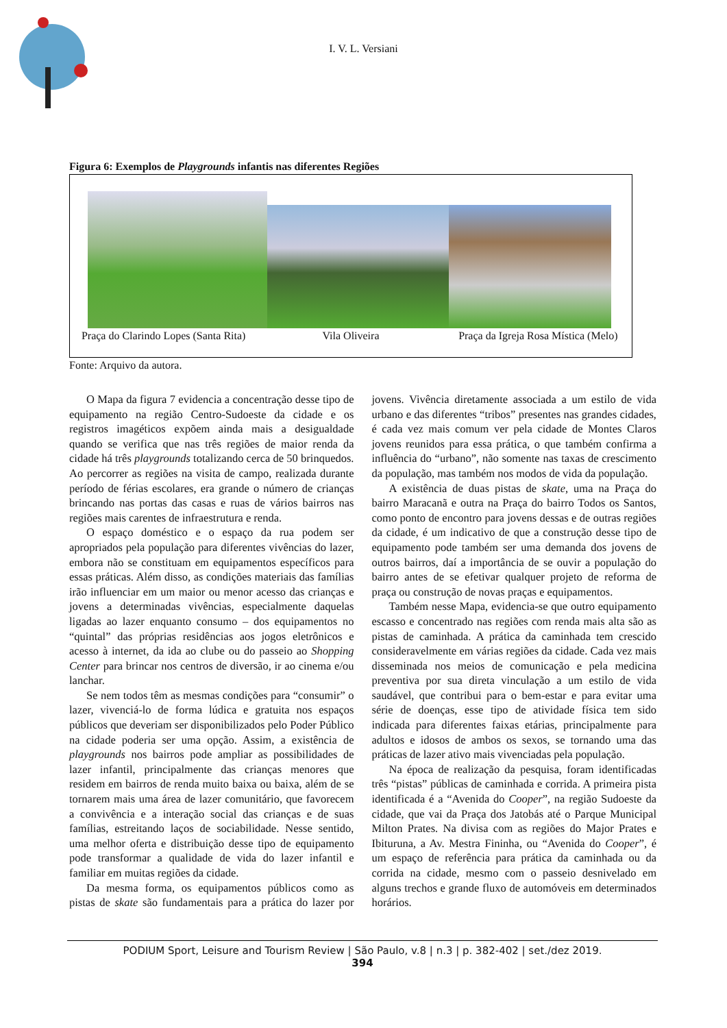I. V. L. Versiani
Figura 6: Exemplos de Playgrounds infantis nas diferentes Regiões
Praça do Clarindo Lopes (Santa Rita) Vila Oliveira Praça da Igreja Rosa Mística (Melo)
Fonte: Arquivo da autora.
O Mapa da figura 7 evidencia a concentração desse tipo de equipamento na região Centro-Sudoeste da cidade e os registros imagéticos expõem ainda mais a desigualdade quando se verifica que nas três regiões de maior renda da cidade há três playgrounds totalizando cerca de 50 brinquedos. Ao percorrer as regiões na visita de campo, realizada durante período de férias escolares, era grande o número de crianças brincando nas portas das casas e ruas de vários bairros nas regiões mais carentes de infraestrutura e renda.
O espaço doméstico e o espaço da rua podem ser apropriados pela população para diferentes vivências do lazer, embora não se constituam em equipamentos específicos para essas práticas. Além disso, as condições materiais das famílias irão influenciar em um maior ou menor acesso das crianças e jovens a determinadas vivências, especialmente daquelas ligadas ao lazer enquanto consumo – dos equipamentos no “quintal” das próprias residências aos jogos eletrônicos e acesso à internet, da ida ao clube ou do passeio ao Shopping Center para brincar nos centros de diversão, ir ao cinema e/ou lanchar.
Se nem todos têm as mesmas condições para “consumir” o lazer, vivenciá-lo de forma lúdica e gratuita nos espaços públicos que deveriam ser disponibilizados pelo Poder Público na cidade poderia ser uma opção. Assim, a existência de playgrounds nos bairros pode ampliar as possibilidades de lazer infantil, principalmente das crianças menores que residem em bairros de renda muito baixa ou baixa, além de se tornarem mais uma área de lazer comunitário, que favorecem a convivência e a interação social das crianças e de suas famílias, estreitando laços de sociabilidade. Nesse sentido, uma melhor oferta e distribuição desse tipo de equipamento pode transformar a qualidade de vida do lazer infantil e familiar em muitas regiões da cidade.
Da mesma forma, os equipamentos públicos como as pistas de skate são fundamentais para a prática do lazer por jovens. Vivência diretamente associada a um estilo de vida urbano e das diferentes “tribos” presentes nas grandes cidades, é cada vez mais comum ver pela cidade de Montes Claros jovens reunidos para essa prática, o que também confirma a influência do “urbano”, não somente nas taxas de crescimento da população, mas também nos modos de vida da população.
A existência de duas pistas de skate, uma na Praça do bairro Maracanã e outra na Praça do bairro Todos os Santos, como ponto de encontro para jovens dessas e de outras regiões da cidade, é um indicativo de que a construção desse tipo de equipamento pode também ser uma demanda dos jovens de outros bairros, daí a importância de se ouvir a população do bairro antes de se efetivar qualquer projeto de reforma de praça ou construção de novas praças e equipamentos.
Também nesse Mapa, evidencia-se que outro equipamento escasso e concentrado nas regiões com renda mais alta são as pistas de caminhada. A prática da caminhada tem crescido consideravelmente em várias regiões da cidade. Cada vez mais disseminada nos meios de comunicação e pela medicina preventiva por sua direta vinculação a um estilo de vida saudável, que contribui para o bem-estar e para evitar uma série de doenças, esse tipo de atividade física tem sido indicada para diferentes faixas etárias, principalmente para adultos e idosos de ambos os sexos, se tornando uma das práticas de lazer ativo mais vivenciadas pela população.
Na época de realização da pesquisa, foram identificadas três “pistas” públicas de caminhada e corrida. A primeira pista identificada é a “Avenida do Cooper”, na região Sudoeste da cidade, que vai da Praça dos Jatobás até o Parque Municipal Milton Prates. Na divisa com as regiões do Major Prates e Ibituruna, a Av. Mestra Fininha, ou “Avenida do Cooper”, é um espaço de referência para prática da caminhada ou da corrida na cidade, mesmo com o passeio desnivelado em alguns trechos e grande fluxo de automóveis em determinados horários.
PODIUM Sport, Leisure and Tourism Review | São Paulo, v.8 | n.3 | p. 382-402 | set./dez 2019.
394